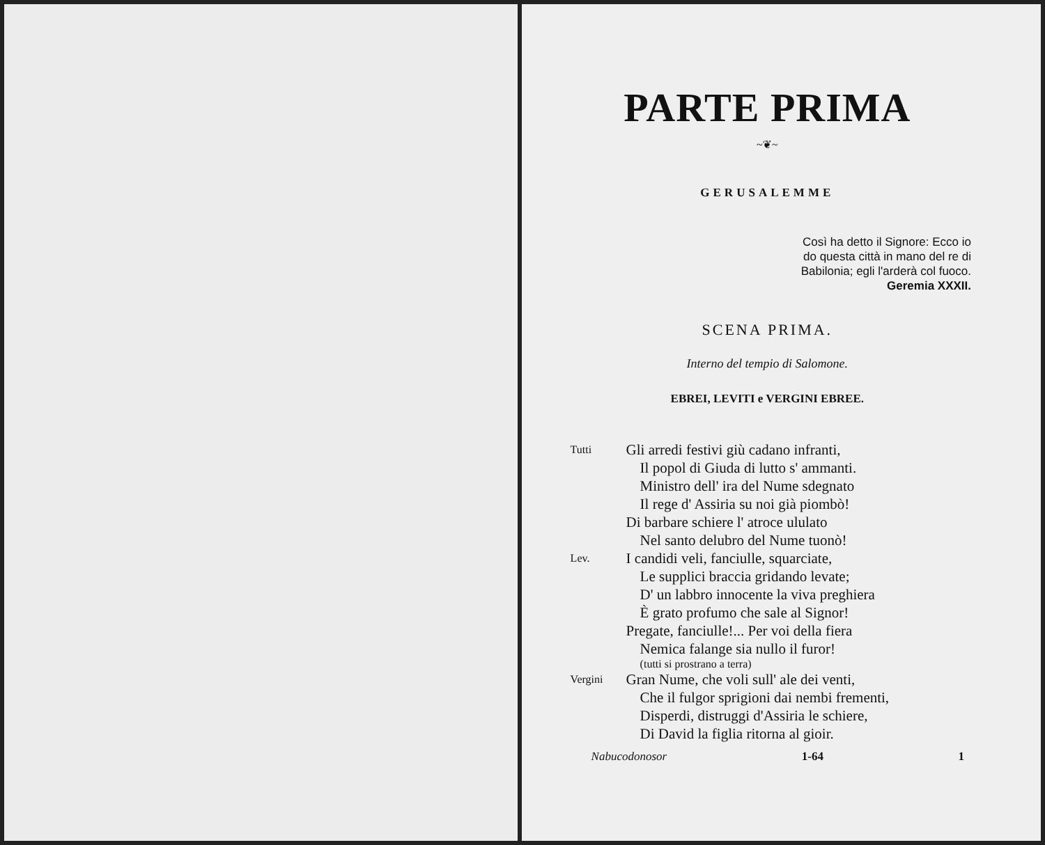PARTE PRIMA
~❦~
GERUSALEMME
Così ha detto il Signore: Ecco io
do questa città in mano del re di
Babilonia; egli l'arderà col fuoco.
Geremia XXXII.
SCENA PRIMA.
Interno del tempio di Salomone.
EBREI, LEVITI e VERGINI EBREE.
Tutti Gli arredi festivi giù cadano infranti,
Il popol di Giuda di lutto s' ammanti.
Ministro dell' ira del Nume sdegnato
Il rege d' Assiria su noi già piombò!
Di barbare schiere l' atroce ululato
Nel santo delubro del Nume tuonò!
Lev. I candidi veli, fanciulle, squarciate,
Le supplici braccia gridando levate;
D' un labbro innocente la viva preghiera
È grato profumo che sale al Signor!
Pregate, fanciulle!... Per voi della fiera
Nemica falange sia nullo il furor!
(tutti si prostrano a terra)
Vergini Gran Nume, che voli sull' ale dei venti,
Che il fulgor sprigioni dai nembi frementi,
Disperdi, distruggi d'Assiria le schiere,
Di David la figlia ritorna al gioir.
Nabucodonosor 1-64 1